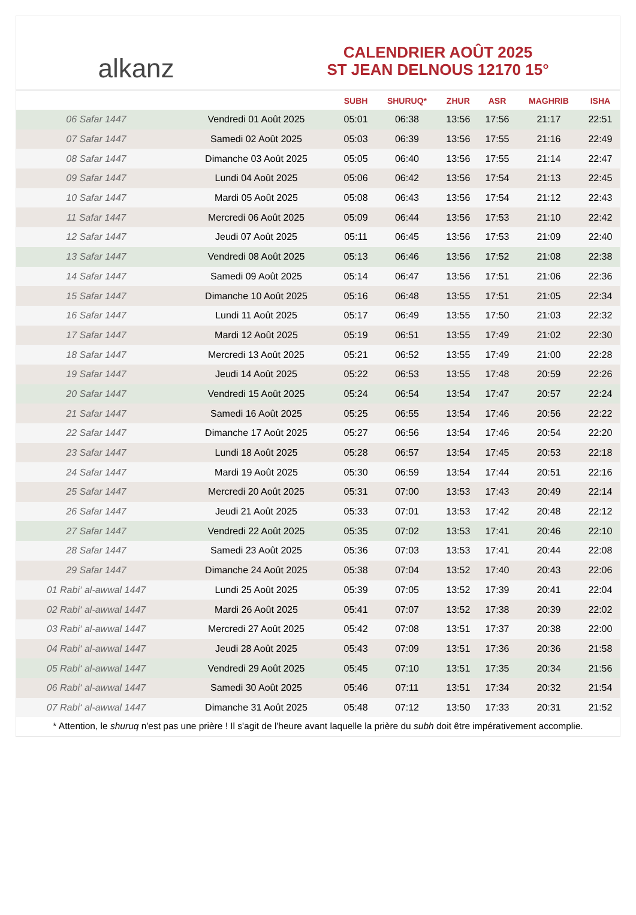alkanz
CALENDRIER AOÛT 2025
ST JEAN DELNOUS 12170 15°
| | | SUBH | SHURUQ* | ZHUR | ASR | MAGHRIB | ISHA |
| --- | --- | --- | --- | --- | --- | --- | --- |
| 06 Safar 1447 | Vendredi 01 Août 2025 | 05:01 | 06:38 | 13:56 | 17:56 | 21:17 | 22:51 |
| 07 Safar 1447 | Samedi 02 Août 2025 | 05:03 | 06:39 | 13:56 | 17:55 | 21:16 | 22:49 |
| 08 Safar 1447 | Dimanche 03 Août 2025 | 05:05 | 06:40 | 13:56 | 17:55 | 21:14 | 22:47 |
| 09 Safar 1447 | Lundi 04 Août 2025 | 05:06 | 06:42 | 13:56 | 17:54 | 21:13 | 22:45 |
| 10 Safar 1447 | Mardi 05 Août 2025 | 05:08 | 06:43 | 13:56 | 17:54 | 21:12 | 22:43 |
| 11 Safar 1447 | Mercredi 06 Août 2025 | 05:09 | 06:44 | 13:56 | 17:53 | 21:10 | 22:42 |
| 12 Safar 1447 | Jeudi 07 Août 2025 | 05:11 | 06:45 | 13:56 | 17:53 | 21:09 | 22:40 |
| 13 Safar 1447 | Vendredi 08 Août 2025 | 05:13 | 06:46 | 13:56 | 17:52 | 21:08 | 22:38 |
| 14 Safar 1447 | Samedi 09 Août 2025 | 05:14 | 06:47 | 13:56 | 17:51 | 21:06 | 22:36 |
| 15 Safar 1447 | Dimanche 10 Août 2025 | 05:16 | 06:48 | 13:55 | 17:51 | 21:05 | 22:34 |
| 16 Safar 1447 | Lundi 11 Août 2025 | 05:17 | 06:49 | 13:55 | 17:50 | 21:03 | 22:32 |
| 17 Safar 1447 | Mardi 12 Août 2025 | 05:19 | 06:51 | 13:55 | 17:49 | 21:02 | 22:30 |
| 18 Safar 1447 | Mercredi 13 Août 2025 | 05:21 | 06:52 | 13:55 | 17:49 | 21:00 | 22:28 |
| 19 Safar 1447 | Jeudi 14 Août 2025 | 05:22 | 06:53 | 13:55 | 17:48 | 20:59 | 22:26 |
| 20 Safar 1447 | Vendredi 15 Août 2025 | 05:24 | 06:54 | 13:54 | 17:47 | 20:57 | 22:24 |
| 21 Safar 1447 | Samedi 16 Août 2025 | 05:25 | 06:55 | 13:54 | 17:46 | 20:56 | 22:22 |
| 22 Safar 1447 | Dimanche 17 Août 2025 | 05:27 | 06:56 | 13:54 | 17:46 | 20:54 | 22:20 |
| 23 Safar 1447 | Lundi 18 Août 2025 | 05:28 | 06:57 | 13:54 | 17:45 | 20:53 | 22:18 |
| 24 Safar 1447 | Mardi 19 Août 2025 | 05:30 | 06:59 | 13:54 | 17:44 | 20:51 | 22:16 |
| 25 Safar 1447 | Mercredi 20 Août 2025 | 05:31 | 07:00 | 13:53 | 17:43 | 20:49 | 22:14 |
| 26 Safar 1447 | Jeudi 21 Août 2025 | 05:33 | 07:01 | 13:53 | 17:42 | 20:48 | 22:12 |
| 27 Safar 1447 | Vendredi 22 Août 2025 | 05:35 | 07:02 | 13:53 | 17:41 | 20:46 | 22:10 |
| 28 Safar 1447 | Samedi 23 Août 2025 | 05:36 | 07:03 | 13:53 | 17:41 | 20:44 | 22:08 |
| 29 Safar 1447 | Dimanche 24 Août 2025 | 05:38 | 07:04 | 13:52 | 17:40 | 20:43 | 22:06 |
| 01 Rabi‘ al-awwal 1447 | Lundi 25 Août 2025 | 05:39 | 07:05 | 13:52 | 17:39 | 20:41 | 22:04 |
| 02 Rabi‘ al-awwal 1447 | Mardi 26 Août 2025 | 05:41 | 07:07 | 13:52 | 17:38 | 20:39 | 22:02 |
| 03 Rabi‘ al-awwal 1447 | Mercredi 27 Août 2025 | 05:42 | 07:08 | 13:51 | 17:37 | 20:38 | 22:00 |
| 04 Rabi‘ al-awwal 1447 | Jeudi 28 Août 2025 | 05:43 | 07:09 | 13:51 | 17:36 | 20:36 | 21:58 |
| 05 Rabi‘ al-awwal 1447 | Vendredi 29 Août 2025 | 05:45 | 07:10 | 13:51 | 17:35 | 20:34 | 21:56 |
| 06 Rabi‘ al-awwal 1447 | Samedi 30 Août 2025 | 05:46 | 07:11 | 13:51 | 17:34 | 20:32 | 21:54 |
| 07 Rabi‘ al-awwal 1447 | Dimanche 31 Août 2025 | 05:48 | 07:12 | 13:50 | 17:33 | 20:31 | 21:52 |
* Attention, le shuruq n'est pas une prière ! Il s'agit de l'heure avant laquelle la prière du subh doit être impérativement accomplie.